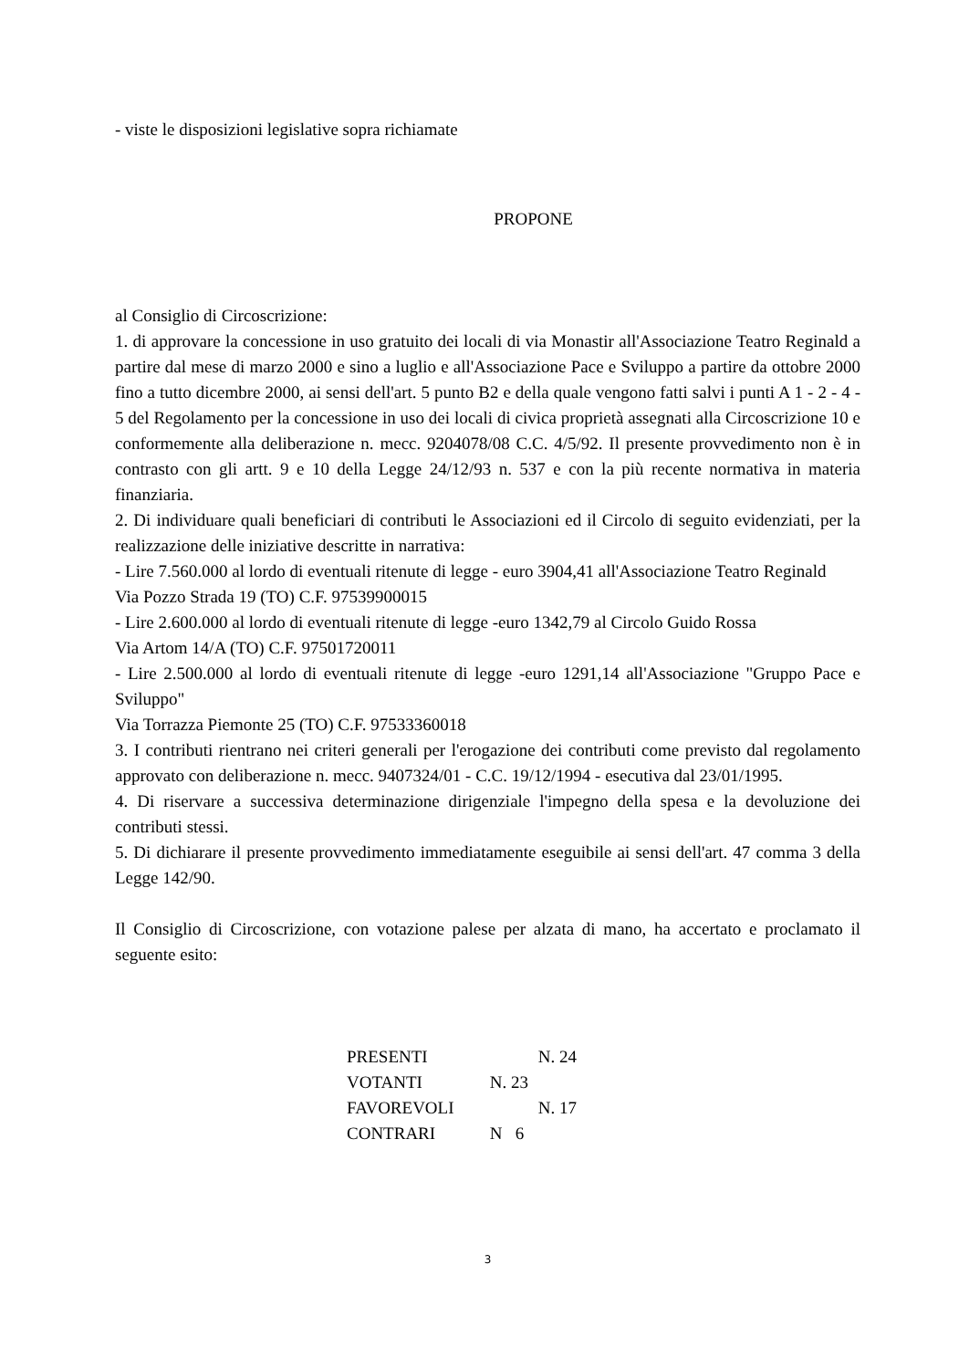- viste le disposizioni legislative sopra richiamate
PROPONE
al Consiglio di Circoscrizione:
1. di approvare la concessione in uso gratuito dei locali di via Monastir all'Associazione Teatro Reginald a partire dal mese di marzo 2000 e sino a luglio e all'Associazione Pace e Sviluppo a partire da ottobre 2000 fino a tutto dicembre 2000, ai sensi dell'art. 5 punto B2 e della quale vengono fatti salvi i punti A 1 - 2 - 4 - 5 del Regolamento per la concessione in uso dei locali di civica proprietà assegnati alla Circoscrizione 10 e conformemente alla deliberazione n. mecc. 9204078/08 C.C. 4/5/92. Il presente provvedimento non è in contrasto con gli artt. 9 e 10 della Legge 24/12/93 n. 537 e con la più recente normativa in materia finanziaria.
2. Di individuare quali beneficiari di contributi le Associazioni ed il Circolo di seguito evidenziati, per la realizzazione delle iniziative descritte in narrativa:
- Lire 7.560.000 al lordo di eventuali ritenute di legge - euro 3904,41 all'Associazione Teatro Reginald
Via Pozzo Strada 19 (TO) C.F. 97539900015
- Lire 2.600.000 al lordo di eventuali ritenute di legge -euro 1342,79 al Circolo Guido Rossa
Via Artom 14/A (TO) C.F. 97501720011
- Lire 2.500.000 al lordo di eventuali ritenute di legge -euro 1291,14 all'Associazione "Gruppo Pace e Sviluppo"
Via Torrazza Piemonte 25 (TO) C.F. 97533360018
3. I contributi rientrano nei criteri generali per l'erogazione dei contributi come previsto dal regolamento approvato con deliberazione n. mecc. 9407324/01 - C.C. 19/12/1994 - esecutiva dal 23/01/1995.
4. Di riservare a successiva determinazione dirigenziale l'impegno della spesa e la devoluzione dei contributi stessi.
5. Di dichiarare il presente provvedimento immediatamente eseguibile ai sensi dell'art. 47 comma 3 della Legge 142/90.
Il Consiglio di Circoscrizione, con votazione palese per alzata di mano, ha accertato e proclamato il seguente esito:
PRESENTI N. 24
VOTANTI N. 23
FAVOREVOLI N. 17
CONTRARI N 6
3